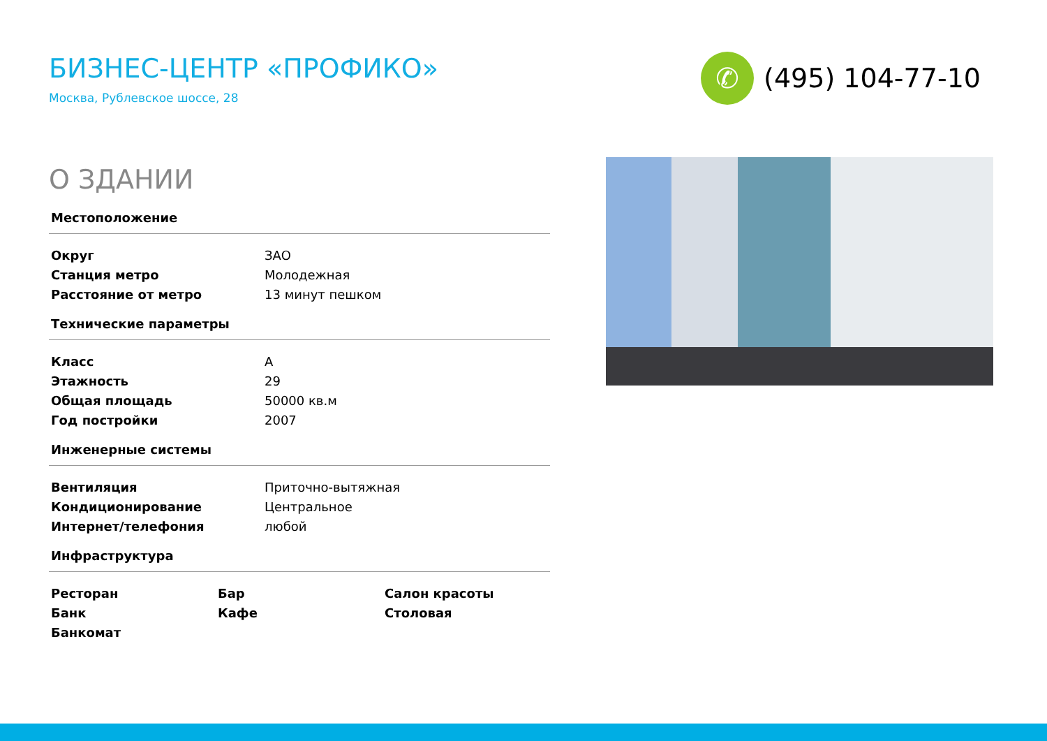БИЗНЕС-ЦЕНТР «ПРОФИКО»
Москва, Рублевское шоссе, 28
✆
(495) 104-77-10
О ЗДАНИИ
Местоположение
| Округ | ЗАО |
| Станция метро | Молодежная |
| Расстояние от метро | 13 минут пешком |
Технические параметры
| Класс | A |
| Этажность | 29 |
| Общая площадь | 50000 кв.м |
| Год постройки | 2007 |
Инженерные системы
| Вентиляция | Приточно-вытяжная |
| Кондиционирование | Центральное |
| Интернет/телефония | любой |
Инфраструктура
| Ресторан | Бар | Салон красоты |
| Банк | Кафе | Столовая |
| Банкомат | | |